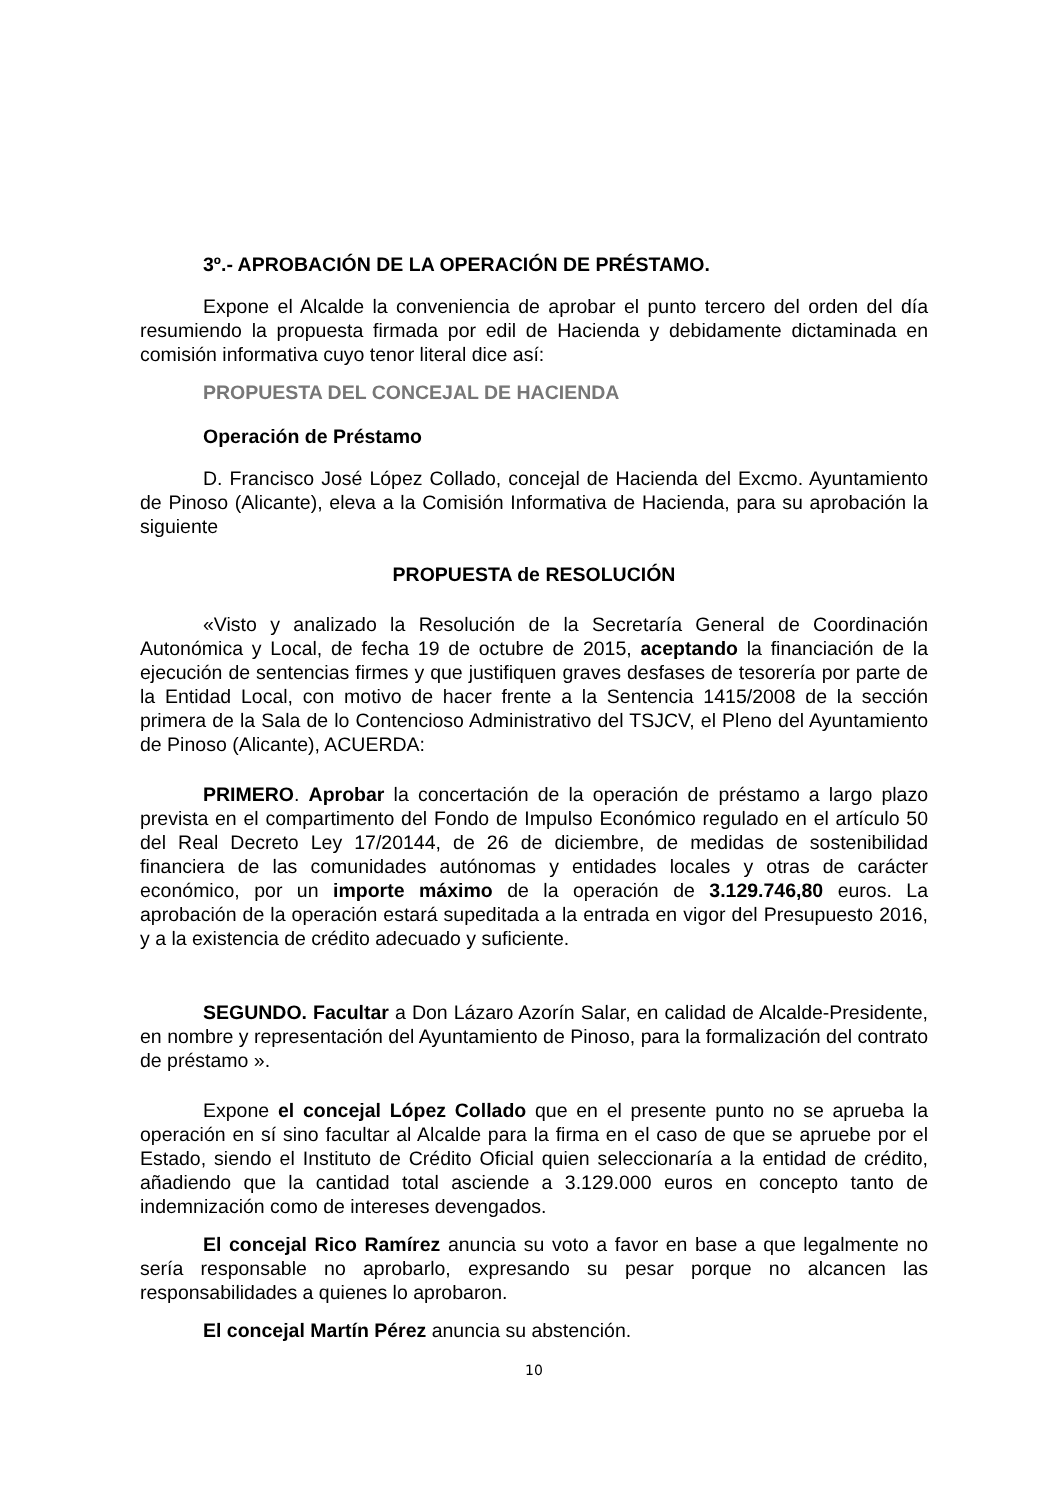3º.- APROBACIÓN DE LA OPERACIÓN DE PRÉSTAMO.
Expone el Alcalde la conveniencia de aprobar el punto tercero del orden del día resumiendo la propuesta firmada por edil de Hacienda y debidamente dictaminada en comisión informativa cuyo tenor literal dice así:
PROPUESTA DEL CONCEJAL DE HACIENDA
Operación de Préstamo
D. Francisco José López Collado, concejal de Hacienda del Excmo. Ayuntamiento de Pinoso (Alicante), eleva a la Comisión Informativa de Hacienda, para su aprobación la siguiente
PROPUESTA de RESOLUCIÓN
«Visto y analizado la Resolución de la Secretaría General de Coordinación Autonómica y Local, de fecha 19 de octubre de 2015, aceptando la financiación de la ejecución de sentencias firmes y que justifiquen graves desfases de tesorería por parte de la Entidad Local, con motivo de hacer frente a la Sentencia 1415/2008 de la sección primera de la Sala de lo Contencioso Administrativo del TSJCV, el Pleno del Ayuntamiento de Pinoso (Alicante), ACUERDA:
PRIMERO. Aprobar la concertación de la operación de préstamo a largo plazo prevista en el compartimento del Fondo de Impulso Económico regulado en el artículo 50 del Real Decreto Ley 17/20144, de 26 de diciembre, de medidas de sostenibilidad financiera de las comunidades autónomas y entidades locales y otras de carácter económico, por un importe máximo de la operación de 3.129.746,80 euros. La aprobación de la operación estará supeditada a la entrada en vigor del Presupuesto 2016, y a la existencia de crédito adecuado y suficiente.
SEGUNDO. Facultar a Don Lázaro Azorín Salar, en calidad de Alcalde-Presidente, en nombre y representación del Ayuntamiento de Pinoso, para la formalización del contrato de préstamo ».
Expone el concejal López Collado que en el presente punto no se aprueba la operación en sí sino facultar al Alcalde para la firma en el caso de que se apruebe por el Estado, siendo el Instituto de Crédito Oficial quien seleccionaría a la entidad de crédito, añadiendo que la cantidad total asciende a 3.129.000 euros en concepto tanto de indemnización como de intereses devengados.
El concejal Rico Ramírez anuncia su voto a favor en base a que legalmente no sería responsable no aprobarlo, expresando su pesar porque no alcancen las responsabilidades a quienes lo aprobaron.
El concejal Martín Pérez anuncia su abstención.
10